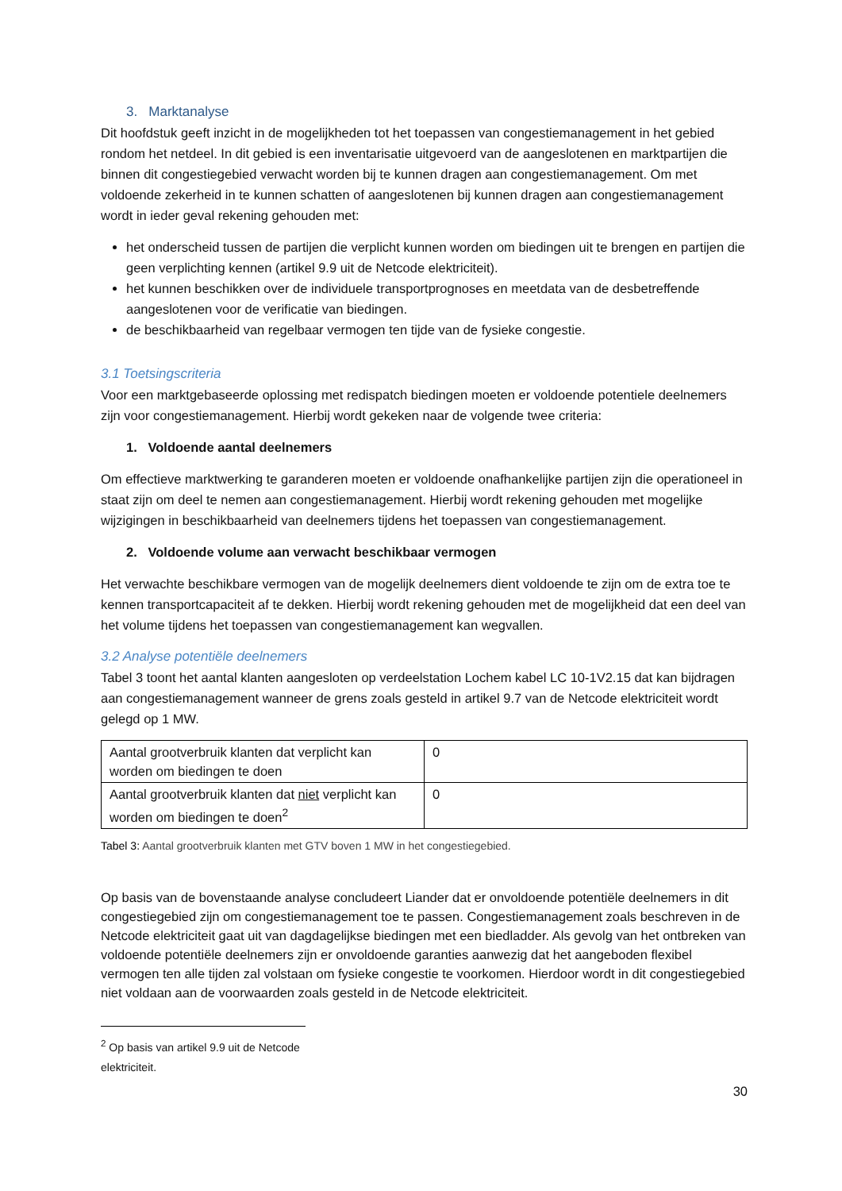3. Marktanalyse
Dit hoofdstuk geeft inzicht in de mogelijkheden tot het toepassen van congestiemanagement in het gebied rondom het netdeel. In dit gebied is een inventarisatie uitgevoerd van de aangeslotenen en marktpartijen die binnen dit congestiegebied verwacht worden bij te kunnen dragen aan congestiemanagement. Om met voldoende zekerheid in te kunnen schatten of aangeslotenen bij kunnen dragen aan congestiemanagement wordt in ieder geval rekening gehouden met:
het onderscheid tussen de partijen die verplicht kunnen worden om biedingen uit te brengen en partijen die geen verplichting kennen (artikel 9.9 uit de Netcode elektriciteit).
het kunnen beschikken over de individuele transportprognoses en meetdata van de desbetreffende aangeslotenen voor de verificatie van biedingen.
de beschikbaarheid van regelbaar vermogen ten tijde van de fysieke congestie.
3.1 Toetsingscriteria
Voor een marktgebaseerde oplossing met redispatch biedingen moeten er voldoende potentiele deelnemers zijn voor congestiemanagement. Hierbij wordt gekeken naar de volgende twee criteria:
1. Voldoende aantal deelnemers
Om effectieve marktwerking te garanderen moeten er voldoende onafhankelijke partijen zijn die operationeel in staat zijn om deel te nemen aan congestiemanagement. Hierbij wordt rekening gehouden met mogelijke wijzigingen in beschikbaarheid van deelnemers tijdens het toepassen van congestiemanagement.
2. Voldoende volume aan verwacht beschikbaar vermogen
Het verwachte beschikbare vermogen van de mogelijk deelnemers dient voldoende te zijn om de extra toe te kennen transportcapaciteit af te dekken. Hierbij wordt rekening gehouden met de mogelijkheid dat een deel van het volume tijdens het toepassen van congestiemanagement kan wegvallen.
3.2 Analyse potentiële deelnemers
Tabel 3 toont het aantal klanten aangesloten op verdeelstation Lochem kabel LC 10-1V2.15 dat kan bijdragen aan congestiemanagement wanneer de grens zoals gesteld in artikel 9.7 van de Netcode elektriciteit wordt gelegd op 1 MW.
| Aantal grootverbruik klanten dat verplicht kan worden om biedingen te doen | 0 |
| Aantal grootverbruik klanten dat niet verplicht kan worden om biedingen te doen<sup>2</sup> | 0 |
Tabel 3: Aantal grootverbruik klanten met GTV boven 1 MW in het congestiegebied.
Op basis van de bovenstaande analyse concludeert Liander dat er onvoldoende potentiële deelnemers in dit congestiegebied zijn om congestiemanagement toe te passen. Congestiemanagement zoals beschreven in de Netcode elektriciteit gaat uit van dagdagelijkse biedingen met een biedladder. Als gevolg van het ontbreken van voldoende potentiële deelnemers zijn er onvoldoende garanties aanwezig dat het aangeboden flexibel vermogen ten alle tijden zal volstaan om fysieke congestie te voorkomen. Hierdoor wordt in dit congestiegebied niet voldaan aan de voorwaarden zoals gesteld in de Netcode elektriciteit.
<sup>2</sup> Op basis van artikel 9.9 uit de Netcode elektriciteit.
30